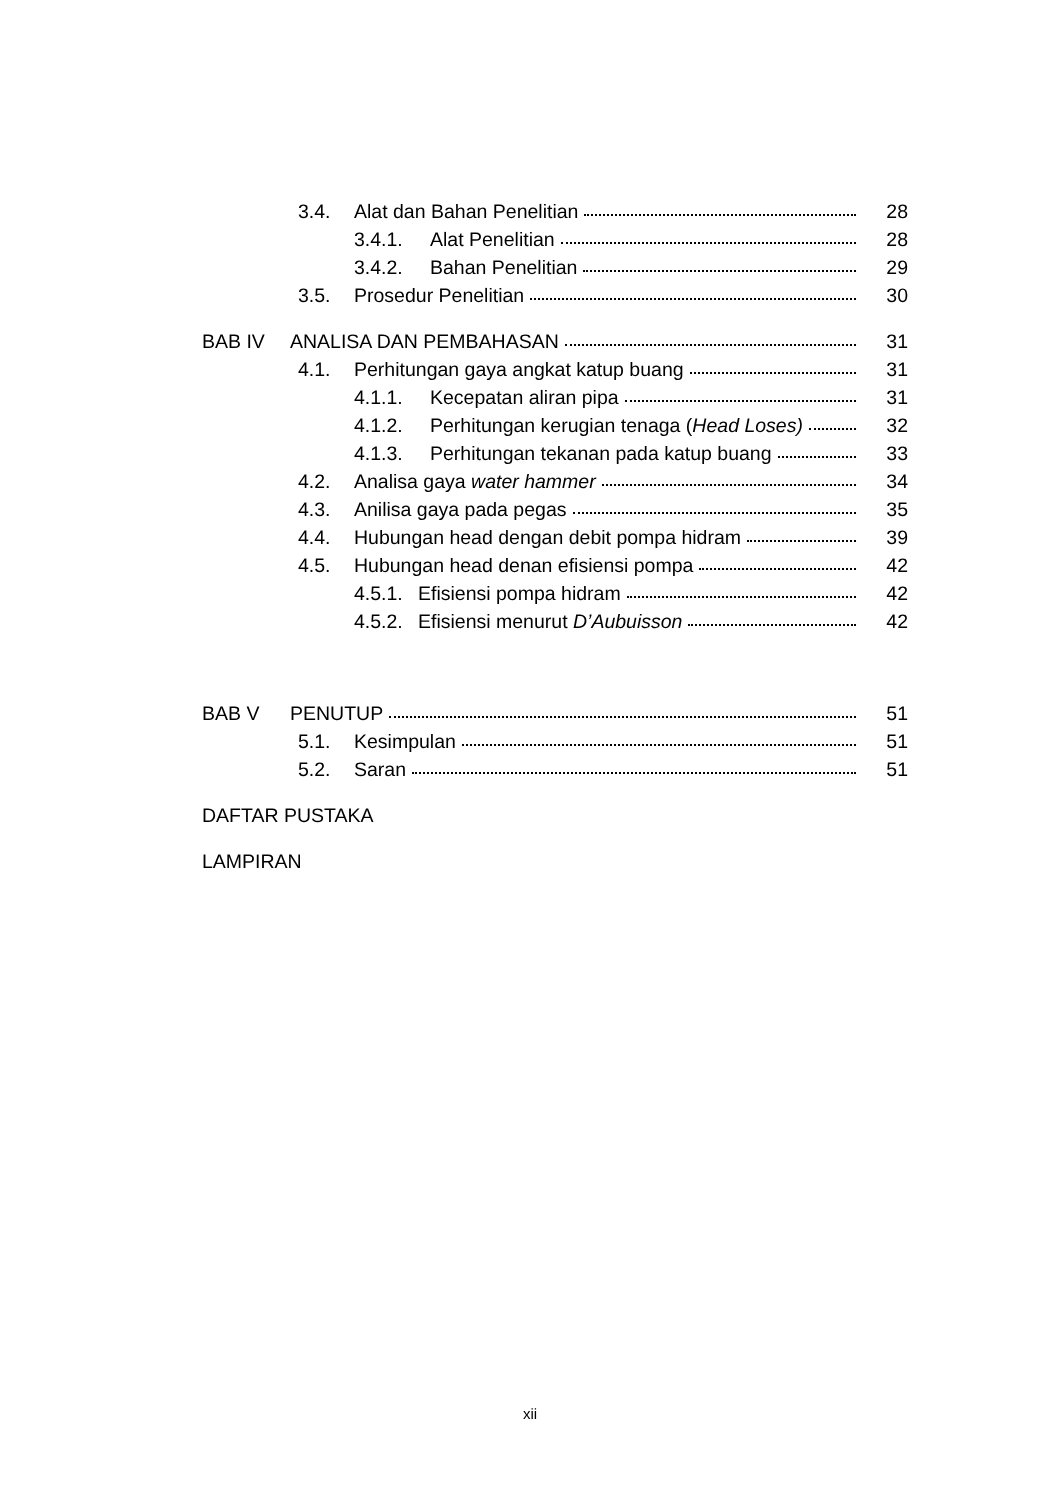3.4. Alat dan Bahan Penelitian 28
3.4.1. Alat Penelitian 28
3.4.2. Bahan Penelitian 29
3.5. Prosedur Penelitian 30
BAB IV ANALISA DAN PEMBAHASAN 31
4.1. Perhitungan gaya angkat katup buang 31
4.1.1. Kecepatan aliran pipa 31
4.1.2. Perhitungan kerugian tenaga (Head Loses) 32
4.1.3. Perhitungan tekanan pada katup buang 33
4.2. Analisa gaya water hammer 34
4.3. Anilisa gaya pada pegas 35
4.4. Hubungan head dengan debit pompa hidram 39
4.5. Hubungan head denan efisiensi pompa 42
4.5.1. Efisiensi pompa hidram 42
4.5.2. Efisiensi menurut D’Aubuisson 42
BAB V PENUTUP 51
5.1. Kesimpulan 51
5.2. Saran 51
DAFTAR PUSTAKA
LAMPIRAN
xii